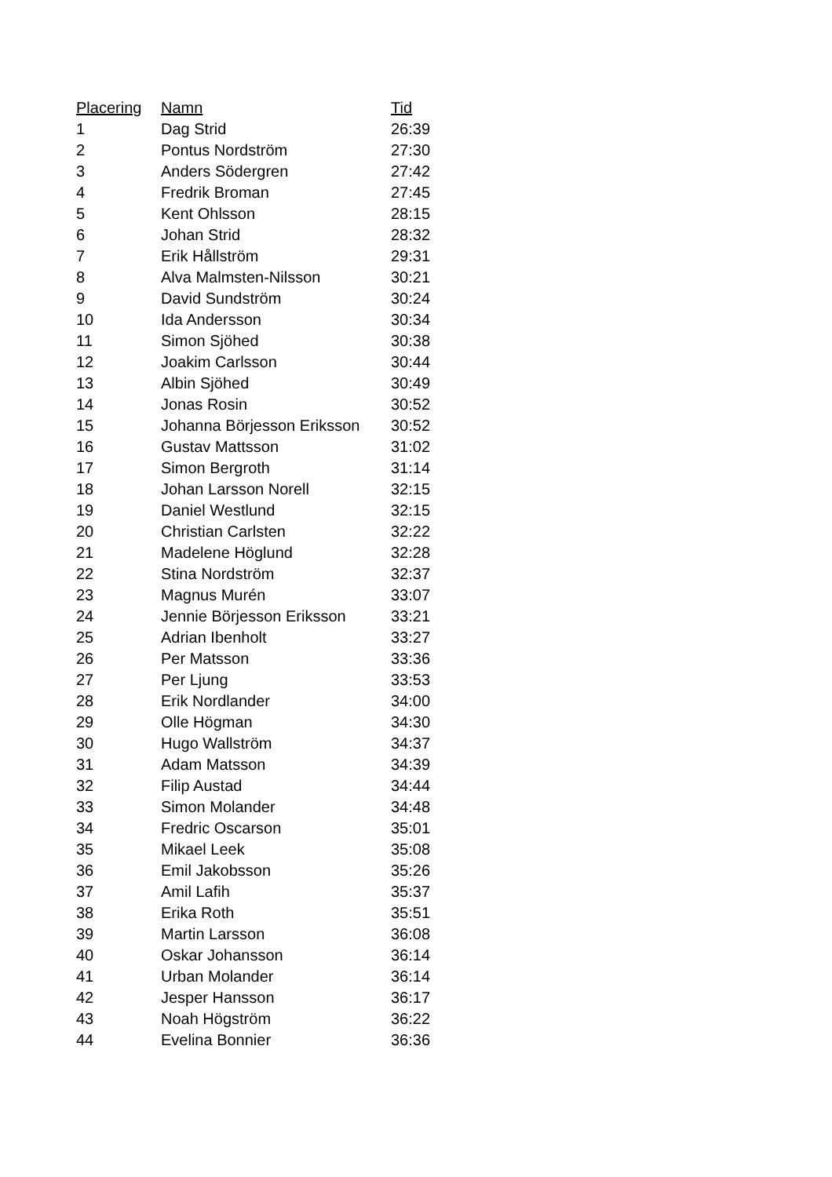| Placering | Namn | Tid |
| --- | --- | --- |
| 1 | Dag Strid | 26:39 |
| 2 | Pontus Nordström | 27:30 |
| 3 | Anders Södergren | 27:42 |
| 4 | Fredrik Broman | 27:45 |
| 5 | Kent Ohlsson | 28:15 |
| 6 | Johan Strid | 28:32 |
| 7 | Erik Hållström | 29:31 |
| 8 | Alva Malmsten-Nilsson | 30:21 |
| 9 | David Sundström | 30:24 |
| 10 | Ida Andersson | 30:34 |
| 11 | Simon Sjöhed | 30:38 |
| 12 | Joakim Carlsson | 30:44 |
| 13 | Albin Sjöhed | 30:49 |
| 14 | Jonas Rosin | 30:52 |
| 15 | Johanna Börjesson Eriksson | 30:52 |
| 16 | Gustav Mattsson | 31:02 |
| 17 | Simon Bergroth | 31:14 |
| 18 | Johan Larsson Norell | 32:15 |
| 19 | Daniel Westlund | 32:15 |
| 20 | Christian Carlsten | 32:22 |
| 21 | Madelene Höglund | 32:28 |
| 22 | Stina Nordström | 32:37 |
| 23 | Magnus Murén | 33:07 |
| 24 | Jennie Börjesson Eriksson | 33:21 |
| 25 | Adrian Ibenholt | 33:27 |
| 26 | Per Matsson | 33:36 |
| 27 | Per Ljung | 33:53 |
| 28 | Erik Nordlander | 34:00 |
| 29 | Olle Högman | 34:30 |
| 30 | Hugo Wallström | 34:37 |
| 31 | Adam Matsson | 34:39 |
| 32 | Filip Austad | 34:44 |
| 33 | Simon Molander | 34:48 |
| 34 | Fredric Oscarson | 35:01 |
| 35 | Mikael Leek | 35:08 |
| 36 | Emil Jakobsson | 35:26 |
| 37 | Amil Lafih | 35:37 |
| 38 | Erika Roth | 35:51 |
| 39 | Martin Larsson | 36:08 |
| 40 | Oskar Johansson | 36:14 |
| 41 | Urban Molander | 36:14 |
| 42 | Jesper Hansson | 36:17 |
| 43 | Noah Högström | 36:22 |
| 44 | Evelina Bonnier | 36:36 |